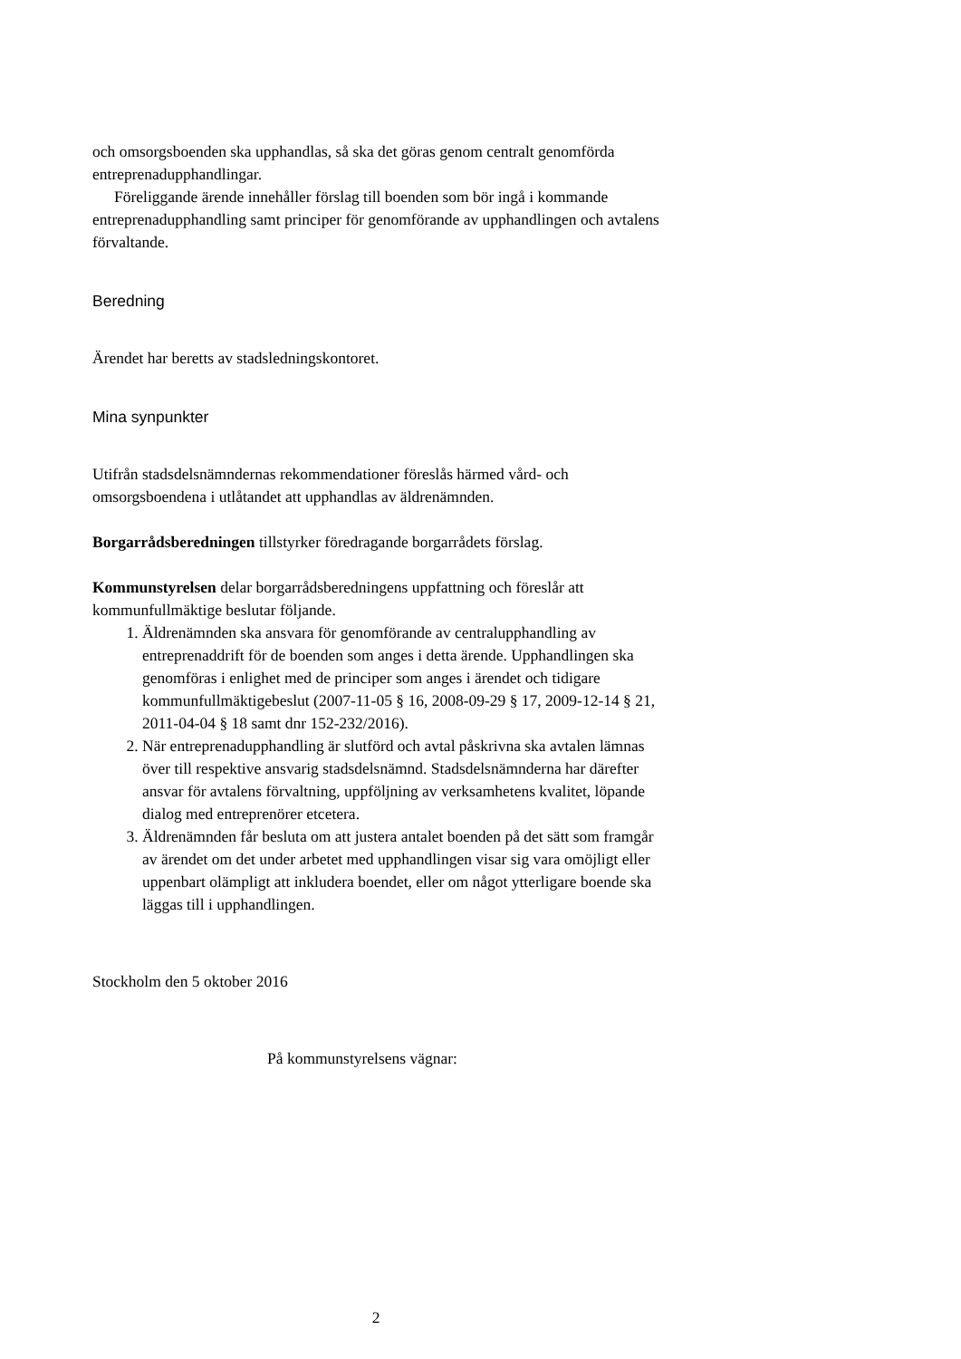och omsorgsboenden ska upphandlas, så ska det göras genom centralt genomförda entreprenadupphandlingar.
Föreliggande ärende innehåller förslag till boenden som bör ingå i kommande entreprenadupphandling samt principer för genomförande av upphandlingen och avtalens förvaltande.
Beredning
Ärendet har beretts av stadsledningskontoret.
Mina synpunkter
Utifrån stadsdelsnämndernas rekommendationer föreslås härmed vård- och omsorgsboendena i utlåtandet att upphandlas av äldrenämnden.
Borgarrådsberedningen tillstyrker föredragande borgarrådets förslag.
Kommunstyrelsen delar borgarrådsberedningens uppfattning och föreslår att kommunfullmäktige beslutar följande.
1. Äldrenämnden ska ansvara för genomförande av centralupphandling av entreprenaddrift för de boenden som anges i detta ärende. Upphandlingen ska genomföras i enlighet med de principer som anges i ärendet och tidigare kommunfullmäktigebeslut (2007-11-05 § 16, 2008-09-29 § 17, 2009-12-14 § 21, 2011-04-04 § 18 samt dnr 152-232/2016).
2. När entreprenadupphandling är slutförd och avtal påskrivna ska avtalen lämnas över till respektive ansvarig stadsdelsnämnd. Stadsdelsnämnderna har därefter ansvar för avtalens förvaltning, uppföljning av verksamhetens kvalitet, löpande dialog med entreprenörer etcetera.
3. Äldrenämnden får besluta om att justera antalet boenden på det sätt som framgår av ärendet om det under arbetet med upphandlingen visar sig vara omöjligt eller uppenbart olämpligt att inkludera boendet, eller om något ytterligare boende ska läggas till i upphandlingen.
Stockholm den 5 oktober 2016
På kommunstyrelsens vägnar:
2